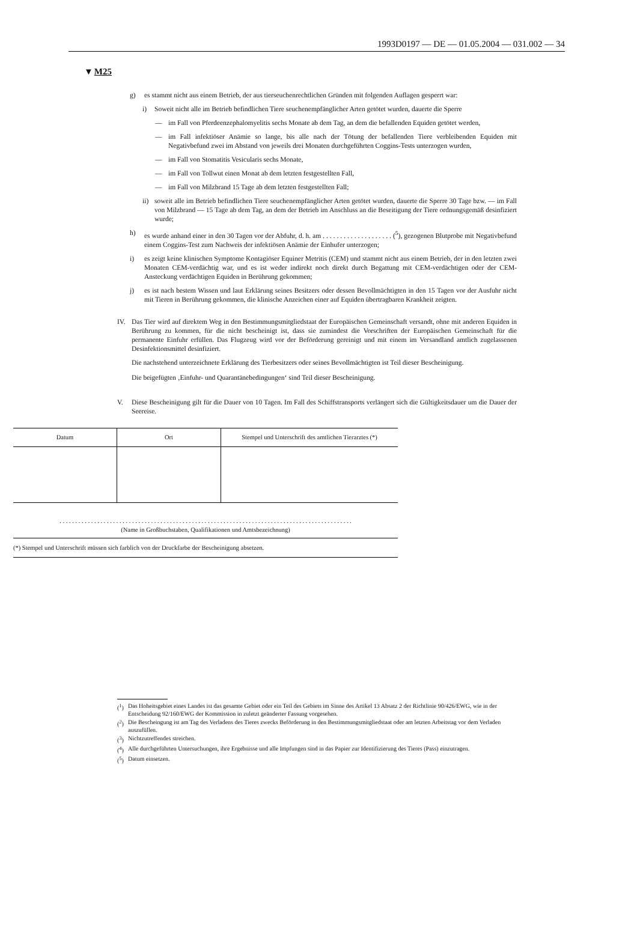1993D0197 — DE — 01.05.2004 — 031.002 — 34
▼M25
g) es stammt nicht aus einem Betrieb, der aus tierseuchenrechtlichen Gründen mit folgenden Auflagen gesperrt war:
i) Soweit nicht alle im Betrieb befindlichen Tiere seuchenempfänglicher Arten getötet wurden, dauerte die Sperre
— im Fall von Pferdeenzephalomyelitis sechs Monate ab dem Tag, an dem die befallenden Equiden getötet werden,
— im Fall infektiöser Anämie so lange, bis alle nach der Tötung der befallenden Tiere verbleibenden Equiden mit Negativbefund zwei im Abstand von jeweils drei Monaten durchgeführten Coggins-Tests unterzogen wurden,
— im Fall von Stomatitis Vesicularis sechs Monate,
— im Fall von Tollwut einen Monat ab dem letzten festgestellten Fall,
— im Fall von Milzbrand 15 Tage ab dem letzten festgestellten Fall;
ii) soweit alle im Betrieb befindlichen Tiere seuchenempfänglicher Arten getötet wurden, dauerte die Sperre 30 Tage bzw. — im Fall von Milzbrand — 15 Tage ab dem Tag, an dem der Betrieb im Anschluss an die Beseitigung der Tiere ordnungsgemäß desinfiziert wurde;
h) es wurde anhand einer in den 30 Tagen vor der Abfuhr, d. h. am . . . . . . . . . . . . . . . . . . . . (<sup>5</sup>), gezogenen Blutprobe mit Negativbefund einem Coggins-Test zum Nachweis der infektiösen Anämie der Einhufer unterzogen;
i) es zeigt keine klinischen Symptome Kontagiöser Equiner Metritis (CEM) und stammt nicht aus einem Betrieb, der in den letzten zwei Monaten CEM-verdächtig war, und es ist weder indirekt noch direkt durch Begattung mit CEM-verdächtigen oder der CEM-Ansteckung verdächtigen Equiden in Berührung gekommen;
j) es ist nach bestem Wissen und laut Erklärung seines Besitzers oder dessen Bevollmächtigten in den 15 Tagen vor der Ausfuhr nicht mit Tieren in Berührung gekommen, die klinische Anzeichen einer auf Equiden übertragbaren Krankheit zeigten.
IV. Das Tier wird auf direktem Weg in den Bestimmungsmitgliedstaat der Europäischen Gemeinschaft versandt, ohne mit anderen Equiden in Berührung zu kommen, für die nicht bescheinigt ist, dass sie zumindest die Vorschriften der Europäischen Gemeinschaft für die permanente Einfuhr erfüllen. Das Flugzeug wird vor der Beförderung gereinigt und mit einem im Versandland amtlich zugelassenen Desinfektionsmittel desinfiziert.
Die nachstehend unterzeichnete Erklärung des Tierbesitzers oder seines Bevollmächtigten ist Teil dieser Bescheinigung.
Die beigefügten ‚Einfuhr- und Quarantänebedingungen‘ sind Teil dieser Bescheinigung.
V. Diese Bescheinigung gilt für die Dauer von 10 Tagen. Im Fall des Schiffstransports verlängert sich die Gültigkeitsdauer um die Dauer der Seereise.
| Datum | Ort | Stempel und Unterschrift des amtlichen Tierarztes (*) |
| --- | --- | --- |
. . . . . . . . . . . . . . . . . . . . . . . . . . . . . . . . . . . . . . . . . . . . . . . . . . . . . . . . . . . . . . . . . . . . . . . . . . . . . . . . . . . . . . . . . . . . .
(Name in Großbuchstaben, Qualifikationen und Amtsbezeichnung)
(*) Stempel und Unterschrift müssen sich farblich von der Druckfarbe der Bescheinigung absetzen.
(<sup>1</sup>) Das Hoheitsgebiet eines Landes ist das gesamte Gebiet oder ein Teil des Gebiets im Sinne des Artikel 13 Absatz 2 der Richtlinie 90/426/EWG, wie in der Entscheidung 92/160/EWG der Kommission in zuletzt geänderter Fassung vorgesehen.
(<sup>2</sup>) Die Bescheingung ist am Tag des Verladens des Tieres zwecks Beförderung in den Bestimmungsmitgliedstaat oder am letzten Arbeitstag vor dem Verladen auszufüllen.
(<sup>3</sup>) Nichtzutreffendes streichen.
(<sup>4</sup>) Alle durchgeführten Untersuchungen, ihre Ergebnisse und alle Impfungen sind in das Papier zur Identifizierung des Tieres (Pass) einzutragen.
(<sup>5</sup>) Datum einsetzen.